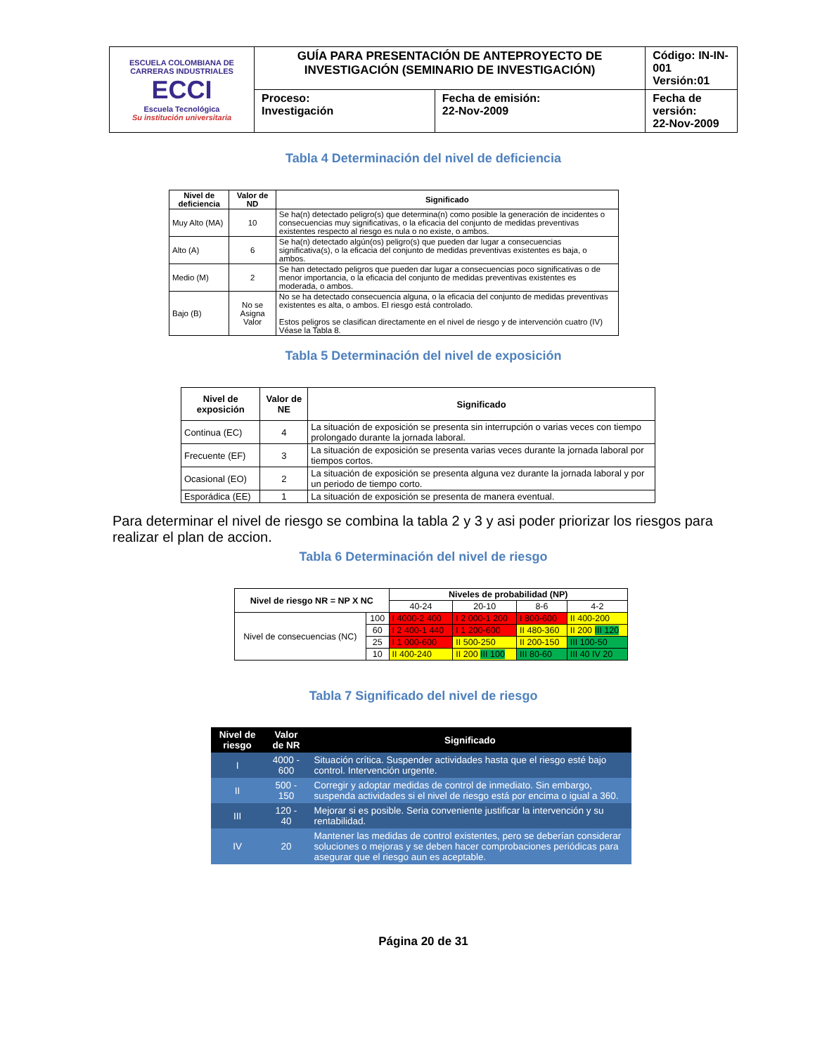| ESCUELA COLOMBIANA DE CARRERAS INDUSTRIALES ECCI Escuela Tecnológica Su institución universitaria | GUÍA PARA PRESENTACIÓN DE ANTEPROYECTO DE INVESTIGACIÓN (SEMINARIO DE INVESTIGACIÓN) | | Código: IN-IN-001 Versión:01 |
| | Proceso: Investigación | Fecha de emisión: 22-Nov-2009 | Fecha de versión: 22-Nov-2009 |
Tabla 4 Determinación del nivel de deficiencia
| Nivel de deficiencia | Valor de ND | Significado |
| --- | --- | --- |
| Muy Alto (MA) | 10 | Se ha(n) detectado peligro(s) que determina(n) como posible la generación de incidentes o consecuencias muy significativas, o la eficacia del conjunto de medidas preventivas existentes respecto al riesgo es nula o no existe, o ambos. |
| Alto (A) | 6 | Se ha(n) detectado algún(os) peligro(s) que pueden dar lugar a consecuencias significativa(s), o la eficacia del conjunto de medidas preventivas existentes es baja, o ambos. |
| Medio (M) | 2 | Se han detectado peligros que pueden dar lugar a consecuencias poco significativas o de menor importancia, o la eficacia del conjunto de medidas preventivas existentes es moderada, o ambos. |
| Bajo (B) | No se Asigna Valor | No se ha detectado consecuencia alguna, o la eficacia del conjunto de medidas preventivas existentes es alta, o ambos. El riesgo está controlado. Estos peligros se clasifican directamente en el nivel de riesgo y de intervención cuatro (IV) Véase la Tabla 8. |
Tabla 5 Determinación del nivel de exposición
| Nivel de exposición | Valor de NE | Significado |
| --- | --- | --- |
| Continua (EC) | 4 | La situación de exposición se presenta sin interrupción o varias veces con tiempo prolongado durante la jornada laboral. |
| Frecuente (EF) | 3 | La situación de exposición se presenta varias veces durante la jornada laboral por tiempos cortos. |
| Ocasional (EO) | 2 | La situación de exposición se presenta alguna vez durante la jornada laboral y por un periodo de tiempo corto. |
| Esporádica (EE) | 1 | La situación de exposición se presenta de manera eventual. |
Para determinar el nivel de riesgo se combina la tabla 2 y 3 y asi poder priorizar los riesgos para realizar el plan de accion.
Tabla 6 Determinación del nivel de riesgo
| Nivel de riesgo NR = NP X NC | | Niveles de probabilidad (NP) | | | |
| --- | --- | --- | --- | --- | --- |
| | | 40-24 | 20-10 | 8-6 | 4-2 |
| Nivel de consecuencias (NC) | 100 | I 4000-2 400 | I 2 000-1 200 | I 800-600 | II 400-200 |
| | 60 | I 2 400-1 440 | I 1 200-600 | II 480-360 | II 200 III 120 |
| | 25 | I 1 000-600 | II 500-250 | II 200-150 | III 100-50 |
| | 10 | II 400-240 | II 200 III 100 | III 80-60 | III 40 IV 20 |
Tabla 7 Significado del nivel de riesgo
| Nivel de riesgo | Valor de NR | Significado |
| --- | --- | --- |
| I | 4000 - 600 | Situación crítica. Suspender actividades hasta que el riesgo esté bajo control. Intervención urgente. |
| II | 500 - 150 | Corregir y adoptar medidas de control de inmediato. Sin embargo, suspenda actividades si el nivel de riesgo está por encima o igual a 360. |
| III | 120 - 40 | Mejorar si es posible. Seria conveniente justificar la intervención y su rentabilidad. |
| IV | 20 | Mantener las medidas de control existentes, pero se deberían considerar soluciones o mejoras y se deben hacer comprobaciones periódicas para asegurar que el riesgo aun es aceptable. |
Página 20 de 31